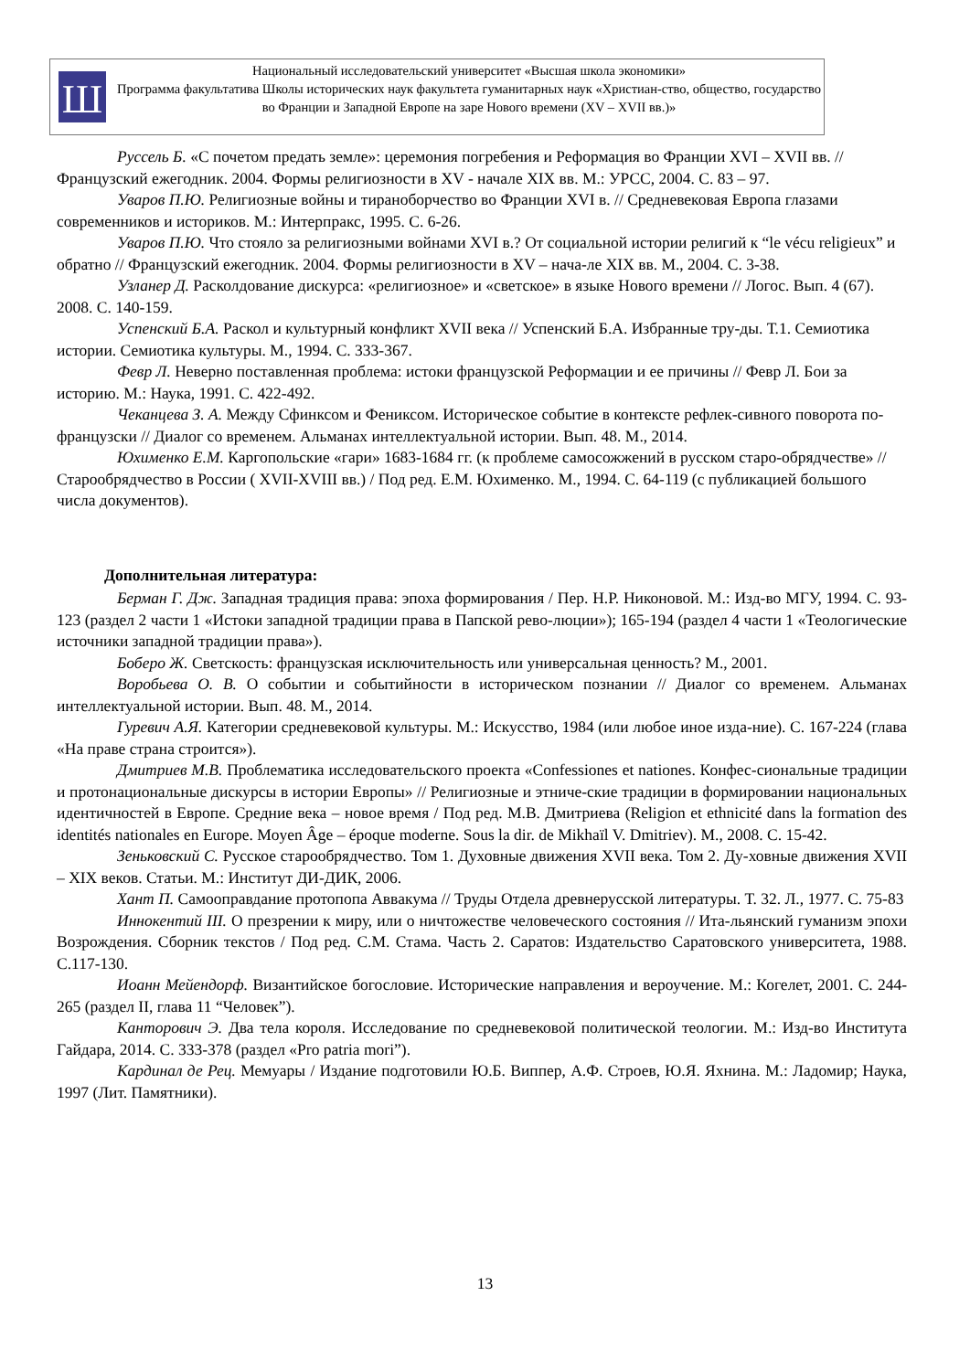Ш
Национальный исследовательский университет «Высшая школа экономики»
Программа факультатива Школы исторических наук факультета гуманитарных наук «Христиан-ство, общество, государство во Франции и Западной Европе на заре Нового времени (XV – XVII вв.)»
Руссель Б. «С почетом предать земле»: церемония погребения и Реформация во Франции XVI – XVII вв. // Французский ежегодник. 2004. Формы религиозности в XV - начале XIX вв. М.: УРСС, 2004. С. 83 – 97.
Уваров П.Ю. Религиозные войны и тираноборчество во Франции XVI в. // Средневековая Европа глазами современников и историков. М.: Интерпракс, 1995. С. 6-26.
Уваров П.Ю. Что стояло за религиозными войнами XVI в.? От социальной истории религий к “le vécu religieux” и обратно // Французский ежегодник. 2004. Формы религиозности в XV – нача-ле XIX вв. М., 2004. С. 3-38.
Узланер Д. Расколдование дискурса: «религиозное» и «светское» в языке Нового времени // Логос. Вып. 4 (67). 2008. С. 140-159.
Успенский Б.А. Раскол и культурный конфликт XVII века // Успенский Б.А. Избранные тру-ды. Т.1. Семиотика истории. Семиотика культуры. М., 1994. С. 333-367.
Февр Л. Неверно поставленная проблема: истоки французской Реформации и ее причины // Февр Л. Бои за историю. М.: Наука, 1991. С. 422-492.
Чеканцева З. А. Между Сфинксом и Фениксом. Историческое событие в контексте рефлек-сивного поворота по-французски // Диалог со временем. Альманах интеллектуальной истории. Вып. 48. М., 2014.
Юхименко Е.М. Каргопольские «гари» 1683-1684 гг. (к проблеме самосожжений в русском старо-обрядчестве» // Старообрядчество в России ( XVII-XVIII вв.) / Под ред. Е.М. Юхименко. М., 1994. С. 64-119 (с публикацией большого числа документов).
Дополнительная литература:
Берман Г. Дж. Западная традиция права: эпоха формирования / Пер. Н.Р. Никоновой. М.: Изд-во МГУ, 1994. С. 93-123 (раздел 2 части 1 «Истоки западной традиции права в Папской рево-люции»); 165-194 (раздел 4 части 1 «Теологические источники западной традиции права»).
Боберо Ж. Светскость: французская исключительность или универсальная ценность? М., 2001.
Воробьева О. В. О событии и событийности в историческом познании // Диалог со временем. Альманах интеллектуальной истории. Вып. 48. М., 2014.
Гуревич А.Я. Категории средневековой культуры. М.: Искусство, 1984 (или любое иное изда-ние). С. 167-224 (глава «На праве страна строится»).
Дмитриев М.В. Проблематика исследовательского проекта «Confessiones et nationes. Конфес-сиональные традиции и протонациональные дискурсы в истории Европы» // Религиозные и этниче-ские традиции в формировании национальных идентичностей в Европе. Средние века – новое время / Под ред. М.В. Дмитриева (Religion et ethnicité dans la formation des identités nationales en Europe. Moyen Âge – époque moderne. Sous la dir. de Mikhaïl V. Dmitriev). М., 2008. С. 15-42.
Зеньковский С. Русское старообрядчество. Том 1. Духовные движения XVII века. Том 2. Ду-ховные движения XVII – XIX веков. Статьи. М.: Институт ДИ-ДИК, 2006.
Хант П. Самооправдание протопопа Аввакума // Труды Отдела древнерусской литературы. Т. 32. Л., 1977. С. 75-83
Иннокентий III. О презрении к миру, или о ничтожестве человеческого состояния // Ита-льянский гуманизм эпохи Возрождения. Сборник текстов / Под ред. С.М. Стама. Часть 2. Саратов: Издательство Саратовского университета, 1988. С.117-130.
Иоанн Мейендорф. Византийское богословие. Исторические направления и вероучение. М.: Когелет, 2001. С. 244-265 (раздел II, глава 11 “Человек”).
Канторович Э. Два тела короля. Исследование по средневековой политической теологии. М.: Изд-во Института Гайдара, 2014. С. 333-378 (раздел «Pro patria mori”).
Кардинал де Рец. Мемуары / Издание подготовили Ю.Б. Виппер, А.Ф. Строев, Ю.Я. Яхнина. М.: Ладомир; Наука, 1997 (Лит. Памятники).
13